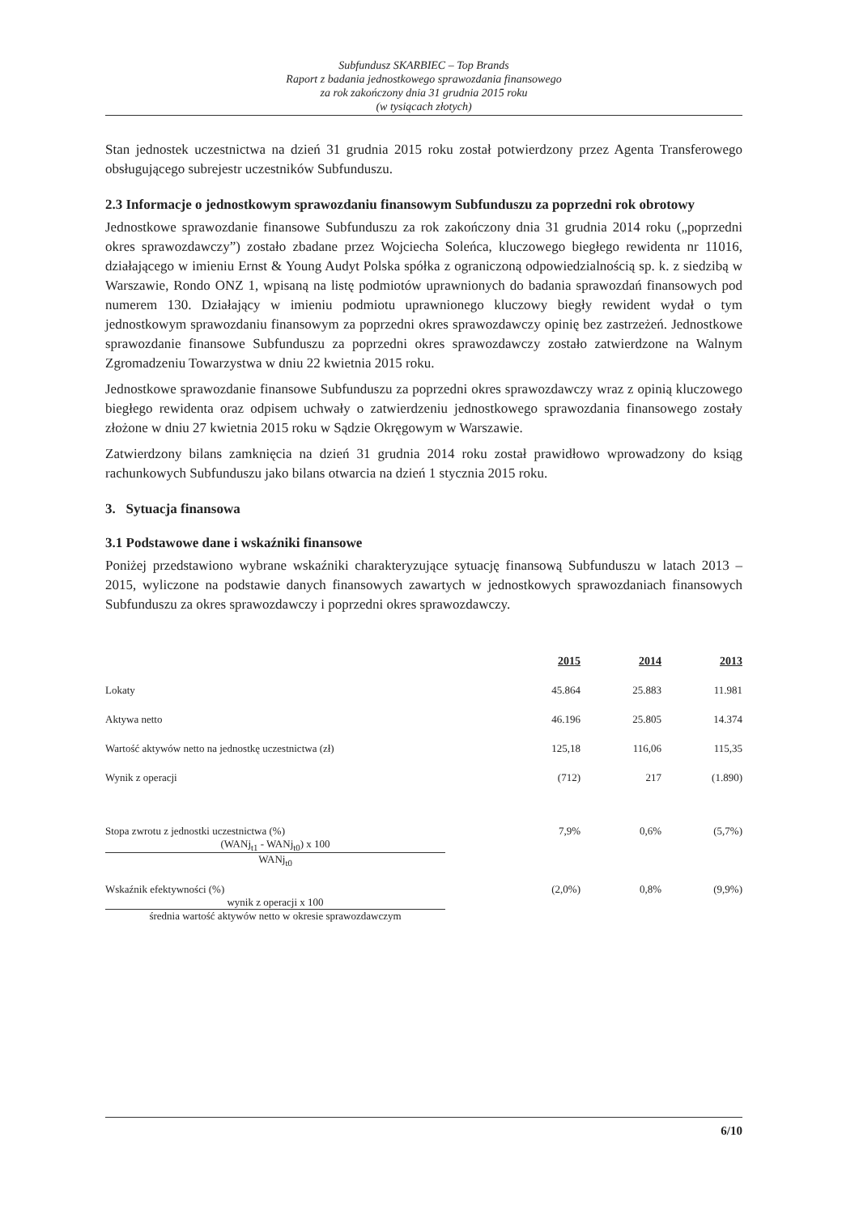Subfundusz SKARBIEC – Top Brands
Raport z badania jednostkowego sprawozdania finansowego
za rok zakończony dnia 31 grudnia 2015 roku
(w tysiącach złotych)
Stan jednostek uczestnictwa na dzień 31 grudnia 2015 roku został potwierdzony przez Agenta Transferowego obsługującego subrejestr uczestników Subfunduszu.
2.3 Informacje o jednostkowym sprawozdaniu finansowym Subfunduszu za poprzedni rok obrotowy
Jednostkowe sprawozdanie finansowe Subfunduszu za rok zakończony dnia 31 grudnia 2014 roku („poprzedni okres sprawozdawczy”) zostało zbadane przez Wojciecha Soleńca, kluczowego biegłego rewidenta nr 11016, działającego w imieniu Ernst & Young Audyt Polska spółka z ograniczoną odpowiedzialnością sp. k. z siedzibą w Warszawie, Rondo ONZ 1, wpisaną na listę podmiotów uprawnionych do badania sprawozdań finansowych pod numerem 130. Działający w imieniu podmiotu uprawnionego kluczowy biegły rewident wydał o tym jednostkowym sprawozdaniu finansowym za poprzedni okres sprawozdawczy opinię bez zastrzeżeń. Jednostkowe sprawozdanie finansowe Subfunduszu za poprzedni okres sprawozdawczy zostało zatwierdzone na Walnym Zgromadzeniu Towarzystwa w dniu 22 kwietnia 2015 roku.
Jednostkowe sprawozdanie finansowe Subfunduszu za poprzedni okres sprawozdawczy wraz z opinią kluczowego biegłego rewidenta oraz odpisem uchwały o zatwierdzeniu jednostkowego sprawozdania finansowego zostały złożone w dniu 27 kwietnia 2015 roku w Sądzie Okręgowym w Warszawie.
Zatwierdzony bilans zamknięcia na dzień 31 grudnia 2014 roku został prawidłowo wprowadzony do ksiąg rachunkowych Subfunduszu jako bilans otwarcia na dzień 1 stycznia 2015 roku.
3. Sytuacja finansowa
3.1 Podstawowe dane i wskaźniki finansowe
Poniżej przedstawiono wybrane wskaźniki charakteryzujące sytuację finansową Subfunduszu w latach 2013 – 2015, wyliczone na podstawie danych finansowych zawartych w jednostkowych sprawozdaniach finansowych Subfunduszu za okres sprawozdawczy i poprzedni okres sprawozdawczy.
| | 2015 | 2014 | 2013 |
| --- | --- | --- | --- |
| Lokaty | 45.864 | 25.883 | 11.981 |
| Aktywa netto | 46.196 | 25.805 | 14.374 |
| Wartość aktywów netto na jednostkę uczestnictwa (zł) | 125,18 | 116,06 | 115,35 |
| Wynik z operacji | (712) | 217 | (1.890) |
| Stopa zwrotu z jednostki uczestnictwa (%) (WANj<sub>t1</sub> - WANj<sub>t0</sub>) x 100 WANj<sub>t0</sub> | 7,9% | 0,6% | (5,7%) |
| Wskaźnik efektywności (%) wynik z operacji x 100 średnia wartość aktywów netto w okresie sprawozdawczym | (2,0%) | 0,8% | (9,9%) |
6/10